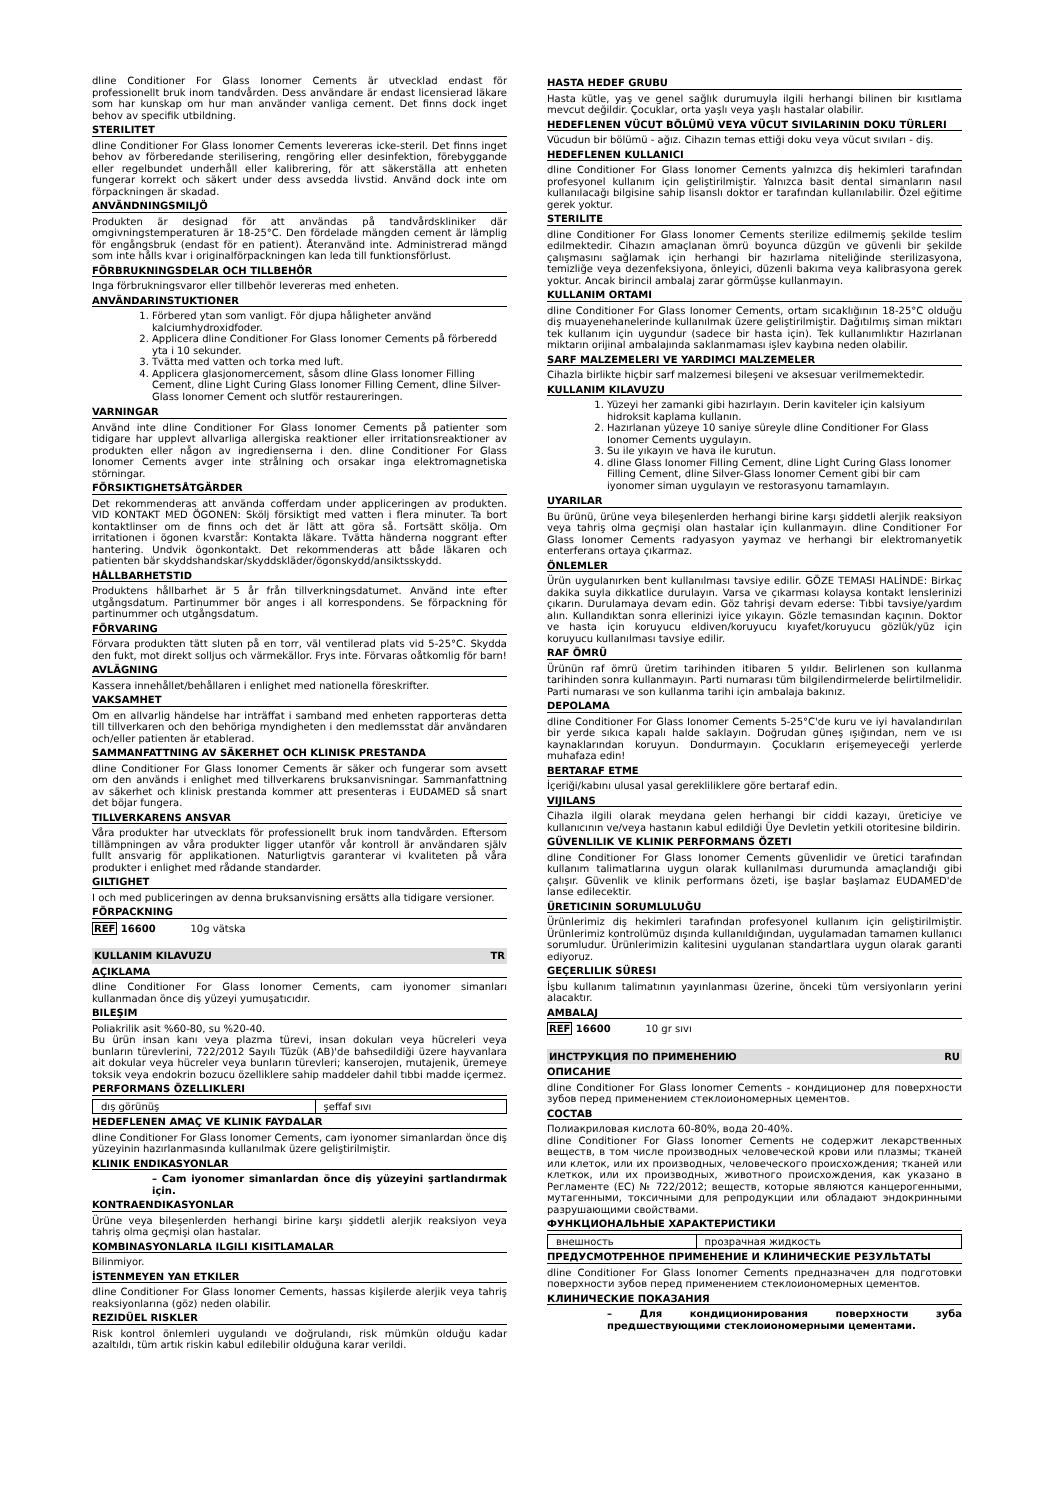dline Conditioner For Glass Ionomer Cements är utvecklad endast för professionellt bruk inom tandvården. Dess användare är endast licensierad läkare som har kunskap om hur man använder vanliga cement. Det finns dock inget behov av specifik utbildning.
STERILITET
dline Conditioner For Glass Ionomer Cements levereras icke-steril. Det finns inget behov av förberedande sterilisering, rengöring eller desinfektion, förebyggande eller regelbundet underhåll eller kalibrering, för att säkerställa att enheten fungerar korrekt och säkert under dess avsedda livstid. Använd dock inte om förpackningen är skadad.
ANVÄNDNINGSMILJÖ
Produkten är designad för att användas på tandvårdskliniker där omgivningstemperaturen är 18-25°C. Den fördelade mängden cement är lämplig för engångsbruk (endast för en patient). Återanvänd inte. Administrerad mängd som inte hålls kvar i originalförpackningen kan leda till funktionsförlust.
FÖRBRUKNINGSDELAR OCH TILLBEHÖR
Inga förbrukningsvaror eller tillbehör levereras med enheten.
ANVÄNDARINSTUKTIONER
1. Förbered ytan som vanligt. För djupa håligheter använd kalciumhydroxidfoder.
2. Applicera dline Conditioner For Glass Ionomer Cements på förberedd yta i 10 sekunder.
3. Tvätta med vatten och torka med luft.
4. Applicera glasjonomercement, såsom dline Glass Ionomer Filling Cement, dline Light Curing Glass Ionomer Filling Cement, dline Silver-Glass Ionomer Cement och slutför restaureringen.
VARNINGAR
Använd inte dline Conditioner For Glass Ionomer Cements på patienter som tidigare har upplevt allvarliga allergiska reaktioner eller irritationsreaktioner av produkten eller någon av ingredienserna i den. dline Conditioner For Glass Ionomer Cements avger inte strålning och orsakar inga elektromagnetiska störningar.
FÖRSIKTIGHETSÅTGÄRDER
Det rekommenderas att använda cofferdam under appliceringen av produkten. VID KONTAKT MED ÖGONEN: Skölj försiktigt med vatten i flera minuter. Ta bort kontaktlinser om de finns och det är lätt att göra så. Fortsätt skölja. Om irritationen i ögonen kvarstår: Kontakta läkare. Tvätta händerna noggrant efter hantering. Undvik ögonkontakt. Det rekommenderas att både läkaren och patienten bär skyddshandskar/skyddskläder/ögonskydd/ansiktsskydd.
HÅLLBARHETSTID
Produktens hållbarhet är 5 år från tillverkningsdatumet. Använd inte efter utgångsdatum. Partinummer bör anges i all korrespondens. Se förpackning för partinummer och utgångsdatum.
FÖRVARING
Förvara produkten tätt sluten på en torr, väl ventilerad plats vid 5-25°C. Skydda den fukt, mot direkt solljus och värmekällor. Frys inte. Förvaras oåtkomlig för barn!
AVLÄGNING
Kassera innehållet/behållaren i enlighet med nationella föreskrifter.
VAKSAMHET
Om en allvarlig händelse har inträffat i samband med enheten rapporteras detta till tillverkaren och den behöriga myndigheten i den medlemsstat där användaren och/eller patienten är etablerad.
SAMMANFATTNING AV SÄKERHET OCH KLINISK PRESTANDA
dline Conditioner For Glass Ionomer Cements är säker och fungerar som avsett om den används i enlighet med tillverkarens bruksanvisningar. Sammanfattning av säkerhet och klinisk prestanda kommer att presenteras i EUDAMED så snart det böjar fungera.
TILLVERKARENS ANSVAR
Våra produkter har utvecklats för professionellt bruk inom tandvården. Eftersom tillämpningen av våra produkter ligger utanför vår kontroll är användaren själv fullt ansvarig för applikationen. Naturligtvis garanterar vi kvaliteten på våra produkter i enlighet med rådande standarder.
GILTIGHET
I och med publiceringen av denna bruksanvisning ersätts alla tidigare versioner.
FÖRPACKNING
REF 16600 10g vätska
KULLANIM KILAVUZU TR
AÇIKLAMA
dline Conditioner For Glass Ionomer Cements, cam iyonomer simanları kullanmadan önce diş yüzeyi yumuşatıcıdır.
BILEŞIM
Poliakrilik asit %60-80, su %20-40.
Bu ürün insan kanı veya plazma türevi, insan dokuları veya hücreleri veya bunların türevlerini, 722/2012 Sayılı Tüzük (AB)'de bahsedildiği üzere hayvanlara ait dokular veya hücreler veya bunların türevleri; kanserojen, mutajenik, üremeye toksik veya endokrin bozucu özelliklere sahip maddeler dahil tıbbi madde içermez.
PERFORMANS ÖZELLIKLERI
| dış görünüş | şeffaf sıvı |
HEDEFLENEN AMAÇ VE KLINIK FAYDALAR
dline Conditioner For Glass Ionomer Cements, cam iyonomer simanlardan önce diş yüzeyinin hazırlanmasında kullanılmak üzere geliştirilmiştir.
KLINIK ENDIKASYONLAR
– Cam iyonomer simanlardan önce diş yüzeyini şartlandırmak için.
KONTRAENDIKASYONLAR
Ürüne veya bileşenlerden herhangi birine karşı şiddetli alerjik reaksiyon veya tahriş olma geçmişi olan hastalar.
KOMBINASYONLARLA ILGILI KISITLAMALAR
Bilinmiyor.
İSTENMEYEN YAN ETKILER
dline Conditioner For Glass Ionomer Cements, hassas kişilerde alerjik veya tahriş reaksiyonlarına (göz) neden olabilir.
REZIDÜEL RISKLER
Risk kontrol önlemleri uygulandı ve doğrulandı, risk mümkün olduğu kadar azaltıldı, tüm artık riskin kabul edilebilir olduğuna karar verildi.
HASTA HEDEF GRUBU
Hasta kütle, yaş ve genel sağlık durumuyla ilgili herhangi bilinen bir kısıtlama mevcut değildir. Çocuklar, orta yaşlı veya yaşlı hastalar olabilir.
HEDEFLENEN VÜCUT BÖLÜMÜ VEYA VÜCUT SIVILARININ DOKU TÜRLERI
Vücudun bir bölümü - ağız. Cihazın temas ettiği doku veya vücut sıvıları - diş.
HEDEFLENEN KULLANICI
dline Conditioner For Glass Ionomer Cements yalnızca diş hekimleri tarafından profesyonel kullanım için geliştirilmiştir. Yalnızca basit dental simanların nasıl kullanılacağı bilgisine sahip lisanslı doktor er tarafından kullanılabilir. Özel eğitime gerek yoktur.
STERILITE
dline Conditioner For Glass Ionomer Cements sterilize edilmemiş şekilde teslim edilmektedir. Cihazın amaçlanan ömrü boyunca düzgün ve güvenli bir şekilde çalışmasını sağlamak için herhangi bir hazırlama niteliğinde sterilizasyona, temizliğe veya dezenfeksiyona, önleyici, düzenli bakıma veya kalibrasyona gerek yoktur. Ancak birincil ambalaj zarar görmüşse kullanmayın.
KULLANIM ORTAMI
dline Conditioner For Glass Ionomer Cements, ortam sıcaklığının 18-25°C olduğu diş muayenehanelerinde kullanılmak üzere geliştirilmiştir. Dağıtılmış siman miktarı tek kullanım için uygundur (sadece bir hasta için). Tek kullanımlıktır Hazırlanan miktarın orijinal ambalajında saklanmaması işlev kaybına neden olabilir.
SARF MALZEMELERI VE YARDIMCI MALZEMELER
Cihazla birlikte hiçbir sarf malzemesi bileşeni ve aksesuar verilmemektedir.
KULLANIM KILAVUZU
1. Yüzeyi her zamanki gibi hazırlayın. Derin kaviteler için kalsiyum hidroksit kaplama kullanın.
2. Hazırlanan yüzeye 10 saniye süreyle dline Conditioner For Glass Ionomer Cements uygulayın.
3. Su ile yıkayın ve hava ile kurutun.
4. dline Glass Ionomer Filling Cement, dline Light Curing Glass Ionomer Filling Cement, dline Silver-Glass Ionomer Cement gibi bir cam iyonomer siman uygulayın ve restorasyonu tamamlayın.
UYARILAR
Bu ürünü, ürüne veya bileşenlerden herhangi birine karşı şiddetli alerjik reaksiyon veya tahriş olma geçmişi olan hastalar için kullanmayın. dline Conditioner For Glass Ionomer Cements radyasyon yaymaz ve herhangi bir elektromanyetik enterferans ortaya çıkarmaz.
ÖNLEMLER
Ürün uygulanırken bent kullanılması tavsiye edilir. GÖZE TEMASI HALİNDE: Birkaç dakika suyla dikkatlice durulayın. Varsa ve çıkarması kolaysa kontakt lenslerinizi çıkarın. Durulamaya devam edin. Göz tahrişi devam ederse: Tıbbi tavsiye/yardım alın. Kullandıktan sonra ellerinizi iyice yıkayın. Gözle temasından kaçının. Doktor ve hasta için koruyucu eldiven/koruyucu kıyafet/koruyucu gözlük/yüz için koruyucu kullanılması tavsiye edilir.
RAF ÖMRÜ
Ürünün raf ömrü üretim tarihinden itibaren 5 yıldır. Belirlenen son kullanma tarihinden sonra kullanmayın. Parti numarası tüm bilgilendirmelerde belirtilmelidir. Parti numarası ve son kullanma tarihi için ambalaja bakınız.
DEPOLAMA
dline Conditioner For Glass Ionomer Cements 5-25°C'de kuru ve iyi havalandırılan bir yerde sıkıca kapalı halde saklayın. Doğrudan güneş ışığından, nem ve ısı kaynaklarından koruyun. Dondurmayın. Çocukların erişemeyeceği yerlerde muhafaza edin!
BERTARAF ETME
İçeriği/kabını ulusal yasal gerekliliklere göre bertaraf edin.
VIJILANS
Cihazla ilgili olarak meydana gelen herhangi bir ciddi kazayı, üreticiye ve kullanıcının ve/veya hastanın kabul edildiği Üye Devletin yetkili otoritesine bildirin.
GÜVENLILIK VE KLINIK PERFORMANS ÖZETI
dline Conditioner For Glass Ionomer Cements güvenlidir ve üretici tarafından kullanım talimatlarına uygun olarak kullanılması durumunda amaçlandığı gibi çalışır. Güvenlik ve klinik performans özeti, işe başlar başlamaz EUDAMED'de lanse edilecektir.
ÜRETICININ SORUMLULUĞU
Ürünlerimiz diş hekimleri tarafından profesyonel kullanım için geliştirilmiştir. Ürünlerimiz kontrolümüz dışında kullanıldığından, uygulamadan tamamen kullanıcı sorumludur. Ürünlerimizin kalitesini uygulanan standartlara uygun olarak garanti ediyoruz.
GEÇERLILIK SÜRESI
İşbu kullanım talimatının yayınlanması üzerine, önceki tüm versiyonların yerini alacaktır.
AMBALAJ
REF 16600 10 gr sıvı
ИНСТРУКЦИЯ ПО ПРИМЕНЕНИЮ RU
ОПИСАНИЕ
dline Conditioner For Glass Ionomer Cements - кондиционер для поверхности зубов перед применением стеклоиономерных цементов.
СОСТАВ
Полиакриловая кислота 60-80%, вода 20-40%.
dline Conditioner For Glass Ionomer Cements не содержит лекарственных веществ, в том числе производных человеческой крови или плазмы; тканей или клеток, или их производных, человеческого происхождения; тканей или клеткок, или их производных, животного происхождения, как указано в Регламенте (ЕС) № 722/2012; веществ, которые являются канцерогенными, мутагенными, токсичными для репродукции или обладают эндокринными разрушающими свойствами.
ФУНКЦИОНАЛЬНЫЕ ХАРАКТЕРИСТИКИ
| внешность | прозрачная жидкость |
ПРЕДУСМОТРЕННОЕ ПРИМЕНЕНИЕ И КЛИНИЧЕСКИЕ РЕЗУЛЬТАТЫ
dline Conditioner For Glass Ionomer Cements предназначен для подготовки поверхности зубов перед применением стеклоиономерных цементов.
КЛИНИЧЕСКИЕ ПОКАЗАНИЯ
– Для кондиционирования поверхности зуба предшествующими стеклоиономерными цементами.